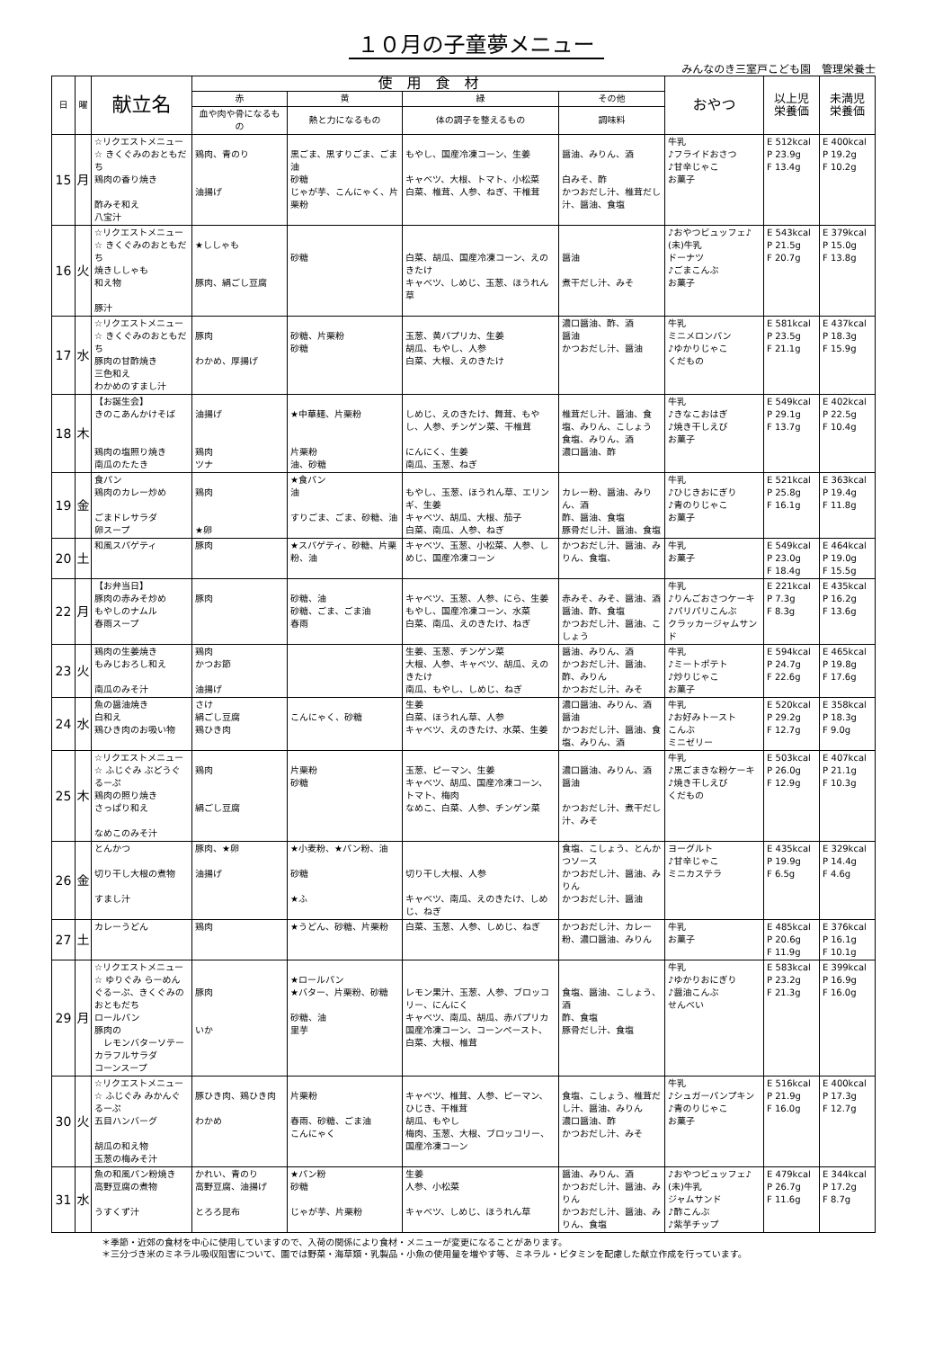１０月の子童夢メニュー
みんなのき三室戸こども園　管理栄養士
| 日 | 曜 | 献立名 | 使 用 食 材 | | | | おやつ | 以上児 栄養価 | 未満児 栄養価 |
| --- | --- | --- | --- | --- | --- | --- | --- | --- | --- |
| | | | 赤 | 黄 | 緑 | その他 | | | |
| | | | 血や肉や骨になるもの | 熱と力になるもの | 体の調子を整えるもの | 調味料 | | | |
| 15 | 月 | ☆リクエストメニュー☆ きくぐみのおともだち 鶏肉の香り焼き 酢みそ和え 八宝汁 | 鶏肉、青のり 油揚げ | 黒ごま、黒すりごま、ごま油 砂糖 じゃが芋、こんにゃく、片栗粉 | もやし、国産冷凍コーン、生姜 キャベツ、大根、トマト、小松菜 白菜、椎茸、人参、ねぎ、干椎茸 | 醤油、みりん、酒 白みそ、酢 かつおだし汁、椎茸だし汁、醤油、食塩 | 牛乳 ♪フライドおさつ ♪甘辛じゃこ お菓子 | E 512kcal P 23.9g F 13.4g | E 400kcal P 19.2g F 10.2g |
| 16 | 火 | ☆リクエストメニュー☆ きくぐみのおともだち 焼きししゃも 和え物 豚汁 | ★ししゃも 豚肉、絹ごし豆腐 | 砂糖 | 白菜、胡瓜、国産冷凍コーン、えのきたけ キャベツ、しめじ、玉葱、ほうれん草 | 醤油 煮干だし汁、みそ | ♪おやつビュッフェ♪ (未)牛乳 ドーナツ ♪ごまこんぶ お菓子 | E 543kcal P 21.5g F 20.7g | E 379kcal P 15.0g F 13.8g |
| 17 | 水 | ☆リクエストメニュー☆ きくぐみのおともだち 豚肉の甘酢焼き 三色和え わかめのすまし汁 | 豚肉 わかめ、厚揚げ | 砂糖、片栗粉 砂糖 | 玉葱、黄パプリカ、生姜 胡瓜、もやし、人参 白菜、大根、えのきたけ | 濃口醤油、酢、酒 醤油 かつおだし汁、醤油 | 牛乳 ミニメロンパン ♪ゆかりじゃこ くだもの | E 581kcal P 23.5g F 21.1g | E 437kcal P 18.3g F 15.9g |
| 18 | 木 | 【お誕生会】 きのこあんかけそば 鶏肉の塩照り焼き 南瓜のたたき | 油揚げ 鶏肉 ツナ | ★中華麺、片栗粉 片栗粉 油、砂糖 | しめじ、えのきたけ、舞茸、もやし、人参、チンゲン菜、干椎茸 にんにく、生姜 南瓜、玉葱、ねぎ | 椎茸だし汁、醤油、食塩、みりん、こしょう 食塩、みりん、酒 濃口醤油、酢 | 牛乳 ♪きなこおはぎ ♪焼き干しえび お菓子 | E 549kcal P 29.1g F 13.7g | E 402kcal P 22.5g F 10.4g |
| 19 | 金 | 食パン 鶏肉のカレー炒め ごまドレサラダ 卵スープ | 鶏肉 ★卵 | ★食パン 油 すりごま、ごま、砂糖、油 | もやし、玉葱、ほうれん草、エリンギ、生姜 キャベツ、胡瓜、大根、茄子 白菜、南瓜、人参、ねぎ | カレー粉、醤油、みりん、酒 酢、醤油、食塩 豚骨だし汁、醤油、食塩 | 牛乳 ♪ひじきおにぎり ♪青のりじゃこ お菓子 | E 521kcal P 25.8g F 16.1g | E 363kcal P 19.4g F 11.8g |
| 20 | 土 | 和風スパゲティ | 豚肉 | ★スパゲティ、砂糖、片栗粉、油 | キャベツ、玉葱、小松菜、人参、しめじ、国産冷凍コーン | かつおだし汁、醤油、みりん、食塩、 | 牛乳 お菓子 | E 549kcal P 23.0g F 18.4g | E 464kcal P 19.0g F 15.5g |
| 22 | 月 | 【お弁当日】 豚肉の赤みそ炒め もやしのナムル 春雨スープ | 豚肉 | 砂糖、油 砂糖、ごま、ごま油 春雨 | キャベツ、玉葱、人参、にら、生姜 もやし、国産冷凍コーン、水菜 白菜、南瓜、えのきたけ、ねぎ | 赤みそ、みそ、醤油、酒 醤油、酢、食塩 かつおだし汁、醤油、こしょう | 牛乳 ♪りんごおさつケーキ ♪パリパリこんぶ クラッカージャムサンド | E 221kcal P 7.3g F 8.3g | E 435kcal P 16.2g F 13.6g |
| 23 | 火 | 鶏肉の生姜焼き もみじおろし和え 南瓜のみそ汁 | 鶏肉 かつお節 油揚げ | | 生姜、玉葱、チンゲン菜 大根、人参、キャベツ、胡瓜、えのきたけ 南瓜、もやし、しめじ、ねぎ | 醤油、みりん、酒 かつおだし汁、醤油、酢、みりん かつおだし汁、みそ | 牛乳 ♪ミートポテト ♪炒りじゃこ お菓子 | E 594kcal P 24.7g F 22.6g | E 465kcal P 19.8g F 17.6g |
| 24 | 水 | 魚の醤油焼き 白和え 鶏ひき肉のお吸い物 | さけ 絹ごし豆腐 鶏ひき肉 | こんにゃく、砂糖 | 生姜 白菜、ほうれん草、人参 キャベツ、えのきたけ、水菜、生姜 | 濃口醤油、みりん、酒 醤油 かつおだし汁、醤油、食塩、みりん、酒 | 牛乳 ♪お好みトースト こんぶ ミニゼリー | E 520kcal P 29.2g F 12.7g | E 358kcal P 18.3g F 9.0g |
| 25 | 木 | ☆リクエストメニュー☆ ふじぐみ ぶどうぐるーぷ 鶏肉の照り焼き さっぱり和え なめこのみそ汁 | 鶏肉 絹ごし豆腐 | 片栗粉 砂糖 | 玉葱、ピーマン、生姜 キャベツ、胡瓜、国産冷凍コーン、トマト、梅肉 なめこ、白菜、人参、チンゲン菜 | 濃口醤油、みりん、酒 醤油 かつおだし汁、煮干だし汁、みそ | 牛乳 ♪黒ごまきな粉ケーキ ♪焼き干しえび くだもの | E 503kcal P 26.0g F 12.9g | E 407kcal P 21.1g F 10.3g |
| 26 | 金 | とんかつ 切り干し大根の煮物 すまし汁 | 豚肉、★卵 油揚げ | ★小麦粉、★パン粉、油 砂糖 ★ふ | 切り干し大根、人参 キャベツ、南瓜、えのきたけ、しめじ、ねぎ | 食塩、こしょう、とんかつソース かつおだし汁、醤油、みりん かつおだし汁、醤油 | ヨーグルト ♪甘辛じゃこ ミニカステラ | E 435kcal P 19.9g F 6.5g | E 329kcal P 14.4g F 4.6g |
| 27 | 土 | カレーうどん | 鶏肉 | ★うどん、砂糖、片栗粉 | 白菜、玉葱、人参、しめじ、ねぎ | かつおだし汁、カレー粉、濃口醤油、みりん | 牛乳 お菓子 | E 485kcal P 20.6g F 11.9g | E 376kcal P 16.1g F 10.1g |
| 29 | 月 | ☆リクエストメニュー☆ ゆりぐみ らーめんぐるーぷ、きくぐみのおともだち ロールパン 豚肉の レモンバターソテー カラフルサラダ コーンスープ | 豚肉 いか | ★ロールパン ★バター、片栗粉、砂糖 砂糖、油 里芋 | レモン果汁、玉葱、人参、ブロッコリー、にんにく キャベツ、南瓜、胡瓜、赤パプリカ 国産冷凍コーン、コーンペースト、白菜、大根、椎茸 | 食塩、醤油、こしょう、酒 酢、食塩 豚骨だし汁、食塩 | 牛乳 ♪ゆかりおにぎり ♪醤油こんぶ せんべい | E 583kcal P 23.2g F 21.3g | E 399kcal P 16.9g F 16.0g |
| 30 | 火 | ☆リクエストメニュー☆ ふじぐみ みかんぐるーぷ 五目ハンバーグ 胡瓜の和え物 玉葱の梅みそ汁 | 豚ひき肉、鶏ひき肉 わかめ | 片栗粉 春雨、砂糖、ごま油 こんにゃく | キャベツ、椎茸、人参、ピーマン、ひじき、干椎茸 胡瓜、もやし 梅肉、玉葱、大根、ブロッコリー、国産冷凍コーン | 食塩、こしょう、椎茸だし汁、醤油、みりん 濃口醤油、酢 かつおだし汁、みそ | 牛乳 ♪シュガーパンプキン ♪青のりじゃこ お菓子 | E 516kcal P 21.9g F 16.0g | E 400kcal P 17.3g F 12.7g |
| 31 | 水 | 魚の和風パン粉焼き 高野豆腐の煮物 うすくず汁 | かれい、青のり 高野豆腐、油揚げ とろろ昆布 | ★パン粉 砂糖 じゃが芋、片栗粉 | 生姜 人参、小松菜 キャベツ、しめじ、ほうれん草 | 醤油、みりん、酒 かつおだし汁、醤油、みりん かつおだし汁、醤油、みりん、食塩 | ♪おやつビュッフェ♪ (未)牛乳 ジャムサンド ♪酢こんぶ ♪紫芋チップ | E 479kcal P 26.7g F 11.6g | E 344kcal P 17.2g F 8.7g |
＊季節・近郊の食材を中心に使用していますので、入荷の関係により食材・メニューが変更になることがあります。
＊三分づき米のミネラル吸収阻害について、園では野菜・海草類・乳製品・小魚の使用量を増やす等、ミネラル・ビタミンを配慮した献立作成を行っています。